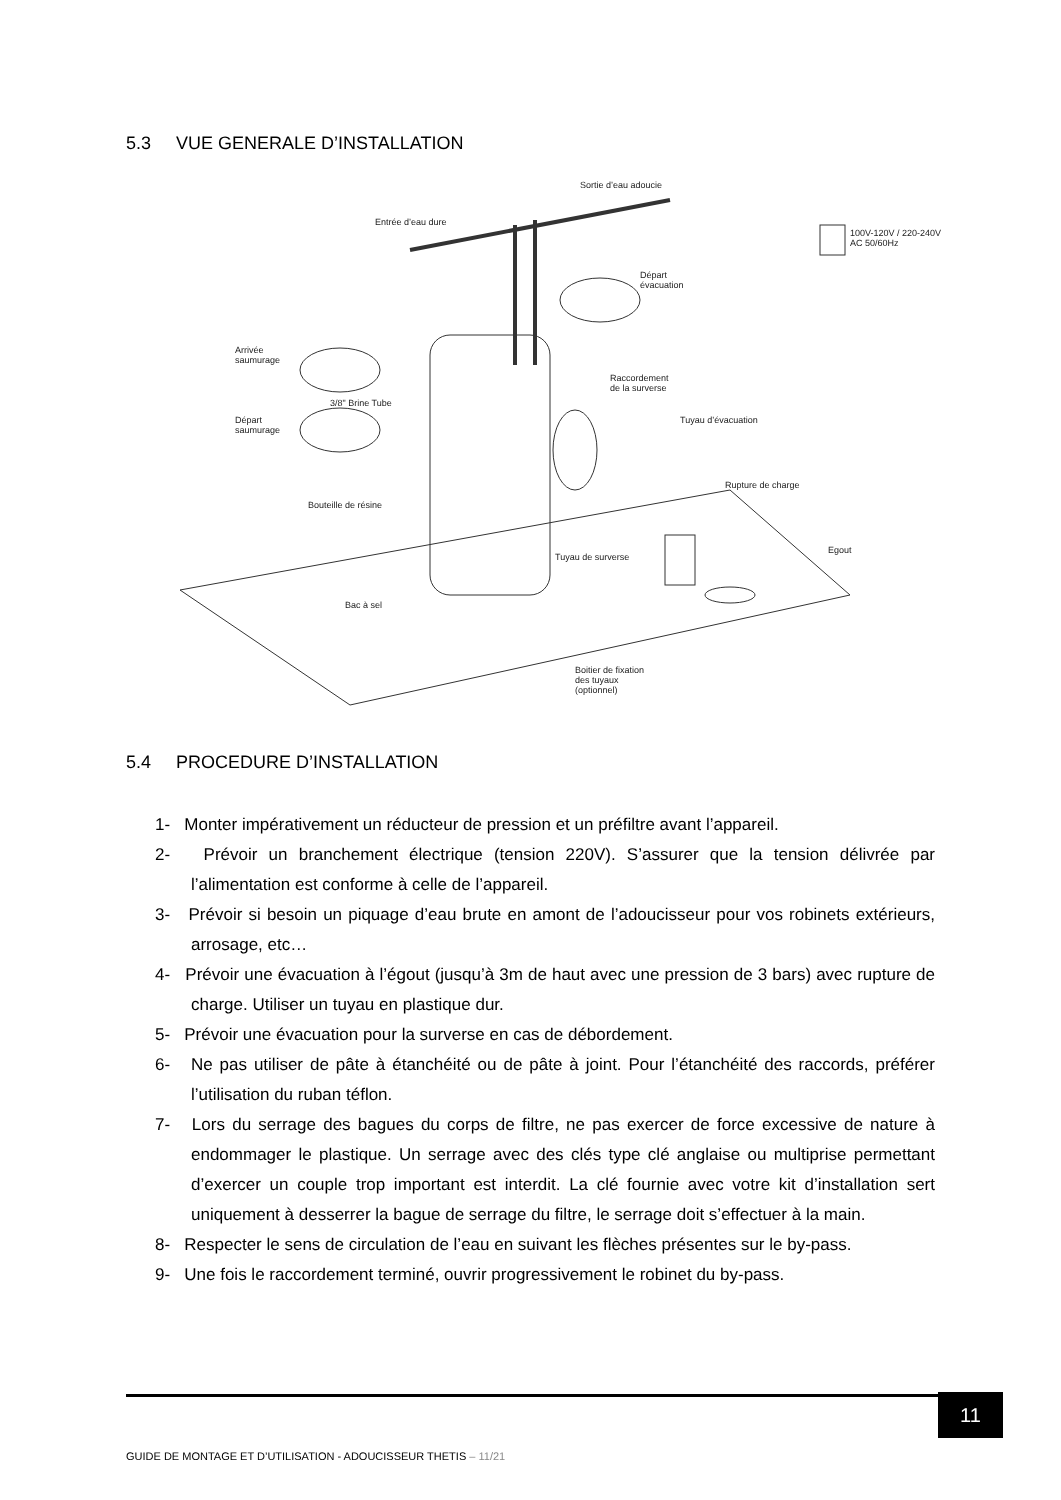5.3 VUE GENERALE D’INSTALLATION
Sortie d’eau adoucie
Entrée d’eau dure
100V-120V / 220-240V
AC 50/60Hz
Départ
évacuation
Arrivée
saumurage
3/8" Brine Tube
Raccordement
de la surverse
Départ
saumurage
Tuyau d’évacuation
Rupture de charge
Bouteille de résine
Egout
Tuyau de surverse
Bac à sel
Boitier de fixation
des tuyaux
(optionnel)
5.4 PROCEDURE D’INSTALLATION
1- Monter impérativement un réducteur de pression et un préfiltre avant l’appareil.
2- Prévoir un branchement électrique (tension 220V). S’assurer que la tension délivrée par l’alimentation est conforme à celle de l’appareil.
3- Prévoir si besoin un piquage d’eau brute en amont de l’adoucisseur pour vos robinets extérieurs, arrosage, etc…
4- Prévoir une évacuation à l’égout (jusqu’à 3m de haut avec une pression de 3 bars) avec rupture de charge. Utiliser un tuyau en plastique dur.
5- Prévoir une évacuation pour la surverse en cas de débordement.
6- Ne pas utiliser de pâte à étanchéité ou de pâte à joint. Pour l’étanchéité des raccords, préférer l’utilisation du ruban téflon.
7- Lors du serrage des bagues du corps de filtre, ne pas exercer de force excessive de nature à endommager le plastique. Un serrage avec des clés type clé anglaise ou multiprise permettant d’exercer un couple trop important est interdit. La clé fournie avec votre kit d’installation sert uniquement à desserrer la bague de serrage du filtre, le serrage doit s’effectuer à la main.
8- Respecter le sens de circulation de l’eau en suivant les flèches présentes sur le by-pass.
9- Une fois le raccordement terminé, ouvrir progressivement le robinet du by-pass.
11
GUIDE DE MONTAGE ET D’UTILISATION - ADOUCISSEUR THETIS – 11/21